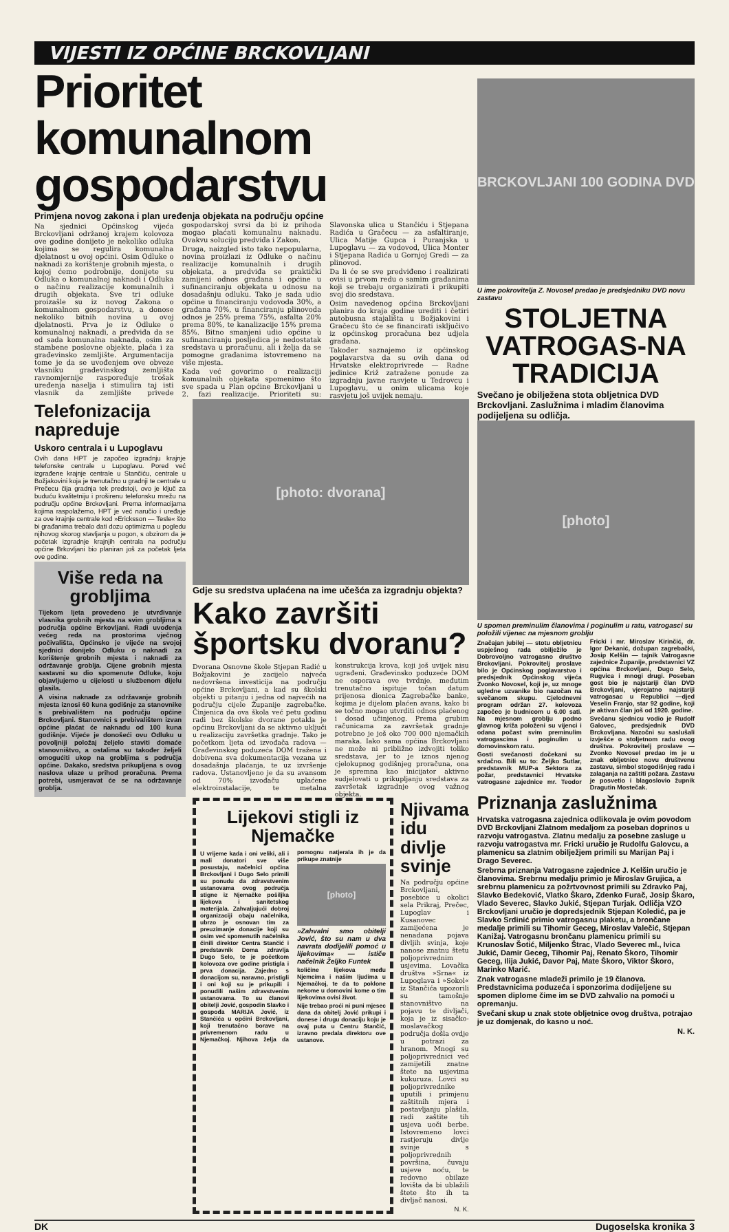VIJESTI IZ OPĆINE BRCKOVLJANI
Prioritet komunalnom gospodarstvu
Primjena novog zakona i plan uređenja objekata na području općine
Na sjednici Općinskog vijeća Brckovljani održanoj krajem kolovoza ove godine donijeto je nekoliko odluka kojima se regulira komunalna djelatnost u ovoj općini. Osim Odluke o naknadi za korištenje grobnih mjesta, o kojoj ćemo podrobnije, donijete su Odluka o komunalnoj naknadi i Odluka o načinu realizacije komunalnih i drugih objekata. Sve tri odluke proizašle su iz novog Zakona o komunalnom gospodarstvu, a donose nekoliko bitnih novina u ovoj djelatnosti. Prva je iz Odluke o komunalnoj naknadi, a predviđa da se od sada komunalna naknada, osim za stambene poslovne objekte, plaća i za građevinsko zemljište. Argumentacija tome je da se uvođenjem ove obveze vlasniku građevinskog zemljišta ravnomjernije raspoređuje trošak uređenja naselja i stimulira taj isti vlasnik da zemljište privede gospodarskoj svrsi da bi iz prihoda mogao plaćati komunalnu naknadu. Ovakvu soluciju predviđa i Zakon.
Druga, naizgled isto tako nepopularna, novina proizlazi iz Odluke o načinu realizacije komunalnih i drugih objekata, a predviđa se praktički zamijeni odnos građana i općine u sufinanciranju objekata u odnosu na dosadašnju odluku. Tako je sada udio općine u financiranju vodovoda 30%, a građana 70%, u financiranju plinovoda odnos je 25% prema 75%, asfalta 20% prema 80%, te kanalizacije 15% prema 85%. Bitno smanjeni udio općine u sufinanciranju posljedica je nedostatak sredstava u proračunu, ali i želja da se pomogne građanima istovremeno na više mjesta.
Kada već govorimo o realizaciji komunalnih objekata spomenimo što sve spada u Plan općine Brckovljani u 2. fazi realizacije. Prioriteti su: Slavonska ulica u Stančiću i Stjepana Radića u Gračecu — za asfaltiranje, Ulica Matije Gupca i Puranjska u Lupoglavu — za vodovod, Ulica Monter i Stjepana Radića u Gornjoj Gredi — za plinovod.
Da li će se sve predviđeno i realizirati ovisi u prvom redu o samim građanima koji se trebaju organizirati i prikupiti svoj dio sredstava.
Osim navedenog općina Brckovljani planira do kraja godine urediti i četiri autobusna stajališta u Božjakovini i Gračecu što će se financirati isključivo iz općinskog proračuna bez udjela građana.
Također saznajemo iz općinskog poglavarstva da su ovih dana od Hrvatske elektroprivrede — Radne jedinice Križ zatražene ponude za izgradnju javne rasvjete u Tedrovcu i Lupoglavu, u onim ulicama koje rasvjetu još uvijek nemaju.
Telefonizacija napreduje
Uskoro centrala i u Lupoglavu
Ovih dana HPT je započeo izgradnju krajnje telefonske centrale u Lupoglavu. Pored već izgrađene krajnje centrale u Stančiću, centrale u Božjakovini koja je trenutačno u gradnji te centrale u Prečecu čija gradnja tek predstoji, ovo je ključ za buduću kvalitetniju i proširenu telefonsku mrežu na području općine Brckovljani. Prema informacijama kojima raspolažemo, HPT je već naručio i uređaje za ove krajnje centrale kod »Ericksson — Tesle« što bi građanima trebalo dati dozu optimizma u pogledu njihovog skorog stavljanja u pogon, s obzirom da je početak izgradnje krajnjih centrala na području općine Brkovljani bio planiran još za početak ljeta ove godine.
Više reda na grobljima
Tijekom ljeta provedeno je utvrđivanje vlasnika grobnih mjesta na svim grobljima s područja općine Brkovljani. Radi uvođenja većeg reda na prostorima vječnog počivališta, Općinsko je vijeće na svojoj sjednici donijelo Odluku o naknadi za korištenje grobnih mjesta i naknadi za održavanje groblja. Cijene grobnih mjesta sastavni su dio spomenute Odluke, koju objavljujemo u cijelosti u službenom dijelu glasila.
A visina naknade za održavanje grobnih mjesta iznosi 60 kuna godišnje za stanovnike s prebivalištem na području općine Brckovljani. Stanovnici s prebivalištem izvan općine plaćat će naknadu od 100 kuna godišnje. Vijeće je donošeći ovu Odluku u povoljniji položaj željelo staviti domaće stanovništvo, a ostalima su također željeli omogućiti ukop na grobljima s područja općine. Dakako, sredstva prikupljena s ovog naslova ulaze u prihod proračuna. Prema potrebi, usmjeravat će se na održavanje groblja.
[photo: dvorana]
Gdje su sredstva uplaćena na ime učešća za izgradnju objekta?
Kako završiti športsku dvoranu?
Dvorana Osnovne škole Stjepan Radić u Božjakovini je zacijelo najveća nedovršena investicija na području općine Brckovljani, a kad su školski objekti u pitanju i jedna od najvećih na području cijele Županije zagrebačke. Činjenica da ova škola već petu godinu radi bez školske dvorane potakla je općinu Brckovljani da se aktivno uključi u realizaciju završetka gradnje. Tako je početkom ljeta od izvođača radova — Građevinskog poduzeća DOM tražena i dobivena sva dokumentacija vezana uz dosadašnja plaćanja, te uz izvršenje radova. Ustanovljeno je da su avansom od 70% izvođaču uplaćene elektroinstalacije, te metalna konstrukcija krova, koji još uvijek nisu ugrađeni. Građevinsko poduzeće DOM ne osporava ove tvrdnje, međutim trenutačno ispituje točan datum prijenosa dionica Zagrebačke banke, kojima je dijelom plaćen avans, kako bi se točno mogao utvrditi odnos plaćenog i dosad učinjenog. Prema grubim računicama za završetak gradnje potrebno je još oko 700 000 njemačkih maraka. Iako sama općina Brckovljani ne može ni približno izdvojiti toliko sredstava, jer to je iznos njenog cjelokupnog godišnjeg proračuna, ona je spremna kao inicijator aktivno sudjelovati u prikupljanju sredstava za završetak izgradnje ovog važnog objekta.
Lijekovi stigli iz Njemačke
U vrijeme kada i oni veliki, ali i mali donatori sve više posustaju, načelnici općina Brckovljani i Dugo Selo primili su ponudu da zdravstvenim ustanovama ovog područja stigne iz Njemačke pošiljka lijekova i sanitetskog materijala. Zahvaljujući dobroj organizaciji obaju načelnika, ubrzo je osnovan tim za preuzimanje donacije koji su osim već spomenutih načelnika činili direktor Centra Stančić i predstavnik Doma zdravlja Dugo Selo, te je početkom kolovoza ove godine pristigla i prva donacija. Zajedno s donacijom su, naravno, pristigli i oni koji su je prikupili i ponudili našim zdravstvenim ustanovama. To su članovi obitelji Jović, gospodin Slavko i gospođa MARIJA Jović, iz Stančića u općini Brckovljani, koji trenutačno borave na privremenom radu u Njemačkoj. Njihova želja da pomognu natjerala ih je da prikupe znatnije
[photo]
»Zahvalni smo obitelji Jović, što su nam u dva navrata dodijelili pomoć u lijekovima« — ističe načelnik Željko Funtek
količine lijekova među Njemcima i našim ljudima u Njemačkoj, te da to poklone nekome u domovini kome o tim lijekovima ovisi život.
Nije trebao proći ni puni mjesec dana da obitelj Jović prikupi i donese i drugu donaciju koju je ovaj puta u Centru Stančić, izravno predala direktoru ove ustanove.
Njivama idu divlje svinje
Na području općine Brckovljani, posebice u okolici sela Prikraj, Prečec, Lupoglav i Kusanovec zamijećena je nenadana pojava divljih svinja, koje nanose znatnu štetu poljoprivrednim usjevima. Lovačka društva »Srna« iz Lupoglava i »Sokol« iz Stančića upozorili su tamošnje stanovništvo na pojavu te divljači, koja je iz sisačko-moslavačkog područja došla ovdje u potrazi za hranom. Mnogi su poljoprivrednici već zamijetili znatne štete na usjevima kukuruza. Lovci su poljoprivrednike uputili i primjenu zaštitnih mjera i postavljanju plašila, radi zaštite tih usjeva uoči berbe. Istovremeno lovci rastjeruju divlje svinje s poljoprivrednih površina, čuvaju usjeve noću, te redovno obilaze lovišta da bi ublažili štete što ih ta divljač nanosi.
N. K.
BRCKOVLJANI 100 GODINA DVD
U ime pokrovitelja Z. Novosel predao je predsjedniku DVD novu zastavu
STOLJETNA VATROGAS-NA TRADICIJA
Svečano je obilježena stota obljetnica DVD Brckovljani. Zaslužnima i mladim članovima podijeljena su odličja.
[photo]
U spomen preminulim članovima i poginulim u ratu, vatrogasci su položili vijenac na mjesnom groblju
Značajan jubilej — stotu obljetnicu uspješnog rada obilježilo je Dobrovoljno vatrogasno društvo Brckovljani. Pokrovitelj proslave bilo je Općinskog poglavarstvo i predsjednik Općinskog vijeća Zvonko Novosel, koji je, uz mnoge ugledne uzvanike bio nazočan na svečanom skupu. Cjelodnevni program održan 27. kolovoza započeo je budnicom u 6.00 sati. Na mjesnom groblju podno glavnog križa položeni su vijenci i odana počast svim preminulim vatrogascima i poginulim u domovinskom ratu.
Gosti svečanosti dočekani su srdačno. Bili su to: Željko Sutlar, predstavnik MUP-a Sektora za požar, predstavnici Hrvatske vatrogasne zajednice mr. Teodor Fricki i mr. Miroslav Kirinčić, dr. Igor Dekanić, dožupan zagrebački, Josip Kelšin — tajnik Vatrogasne zajednice Županije, predstavnici VZ općina Brckovljani, Dugo Selo, Rugvica i mnogi drugi. Poseban gost bio je najstariji član DVD Brckovljani, vjerojatno najstariji vatrogasac u Republici —djed Veselin Franjo, star 92 godine, koji je aktivan član još od 1920. godine.
Svečanu sjednicu vodio je Rudolf Galovec, predsjednik DVD Brckovljana. Nazočni su saslušali izvješće o stoljetnom radu ovog društva. Pokrovitelj proslave — Zvonko Novosel predao im je u znak obljetnice novu društvenu zastavu, simbol stogodišnjeg rada i zalaganja na zaštiti požara. Zastavu je posvetio i blagoslovio župnik Dragutin Mostečak.
Priznanja zaslužnima
Hrvatska vatrogasna zajednica odlikovala je ovim povodom DVD Brckovljani Zlatnom medaljom za poseban doprinos u razvoju vatrogastva. Zlatnu medalju za posebne zasluge u razvoju vatrogastva mr. Fricki uručio je Rudolfu Galovcu, a plamenicu sa zlatnim obilježjem primili su Marijan Paj i Drago Severec.
Srebrna priznanja Vatrogasne zajednice J. Kelšin uručio je članovima. Srebrnu medalju primio je Miroslav Grujica, a srebrnu plamenicu za požrtvovnost primili su Zdravko Paj, Slavko Bedeković, Vlatko Škaro, Zdenko Furač, Josip Škaro, Vlado Severec, Slavko Jukić, Stjepan Turjak. Odličja VZO Brckovljani uručio je dopredsjednik Stjepan Koledić, pa je Slavko Srdinić primio vatrogasnu plaketu, a brončane medalje primili su Tihomir Geceg, Miroslav Valečić, Stjepan Kanižaj. Vatrogasnu brončanu plamenicu primili su Krunoslav Šotić, Miljenko Štrac, Vlado Severec ml., Ivica Jukić, Damir Geceg, Tihomir Paj, Renato Škoro, Tihomir Geceg, Ilija Jukić, Davor Paj, Mate Škoro, Viktor Škoro, Marinko Marić.
Znak vatrogasne mladeži primilo je 19 članova. Predstavnicima poduzeća i sponzorima dodijeljene su spomen diplome čime im se DVD zahvalio na pomoći u opremanju.
Svečani skup u znak stote obljetnice ovog društva, potrajao je uz domjenak, do kasno u noć.
N. K.
DK Dugoselska kronika 3